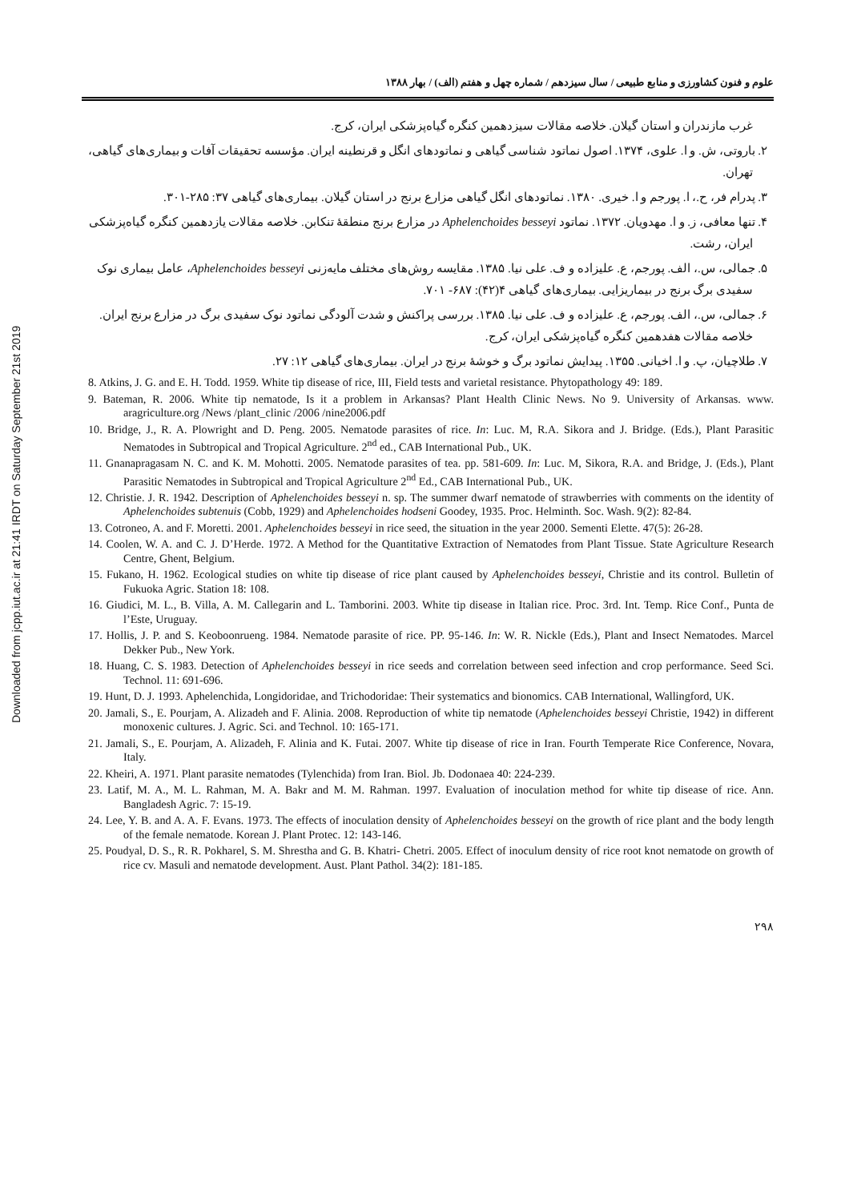Downloaded from jcpp.iut.ac.ir at 21:41 IRDT on Saturday September 21st 2019
علوم و فنون کشاورزی و منابع طبیعی / سال سیزدهم / شماره چهل و هفتم (الف) / بهار ۱۳۸۸
غرب مازندران و استان گیلان. خلاصه مقالات سیزدهمین کنگره گیاه‌پزشکی ایران، کرج.
۲. باروتی، ش. و ا. علوی، ۱۳۷۴. اصول نماتود شناسی گیاهی و نماتودهای انگل و قرنطینه ایران. مؤسسه تحقیقات آفات و بیماری‌های گیاهی، تهران.
۳. پدرام فر، ح.، ا. پورجم و ا. خیری. ۱۳۸۰. نماتودهای انگل گیاهی مزارع برنج در استان گیلان. بیماری‌های گیاهی ۳۷: ۲۸۵-۳۰۱.
۴. تنها معافی، ز. و ا. مهدویان. ۱۳۷۲. نماتود Aphelenchoides besseyi در مزارع برنج منطقهٔ تنکابن. خلاصه مقالات یازدهمین کنگره گیاه‌پزشکی ایران، رشت.
۵. جمالی، س.، الف. پورجم، ع. علیزاده و ف. علی نیا. ۱۳۸۵. مقایسه روش‌های مختلف مایه‌زنی Aphelenchoides besseyi، عامل بیماری نوک سفیدی برگ برنج در بیماریزایی. بیماری‌های گیاهی ۴(۴۲): ۶۸۷- ۷۰۱.
۶. جمالی، س.، الف. پورجم، ع. علیزاده و ف. علی نیا. ۱۳۸۵. بررسی پراکنش و شدت آلودگی نماتود نوک سفیدی برگ در مزارع برنج ایران. خلاصه مقالات هفدهمین کنگره گیاه‌پزشکی ایران، کرج.
۷. طلاچیان، پ. و ا. اخیانی. ۱۳۵۵. پیدایش نماتود برگ و خوشهٔ برنج در ایران. بیماری‌های گیاهی ۱۲: ۲۷.
8. Atkins, J. G. and E. H. Todd. 1959. White tip disease of rice, III, Field tests and varietal resistance. Phytopathology 49: 189.
9. Bateman, R. 2006. White tip nematode, Is it a problem in Arkansas? Plant Health Clinic News. No 9. University of Arkansas. www. aragriculture.org /News /plant_clinic /2006 /nine2006.pdf
10. Bridge, J., R. A. Plowright and D. Peng. 2005. Nematode parasites of rice. In: Luc. M, R.A. Sikora and J. Bridge. (Eds.), Plant Parasitic Nematodes in Subtropical and Tropical Agriculture. 2<sup>nd</sup> ed., CAB International Pub., UK.
11. Gnanapragasam N. C. and K. M. Mohotti. 2005. Nematode parasites of tea. pp. 581-609. In: Luc. M, Sikora, R.A. and Bridge, J. (Eds.), Plant Parasitic Nematodes in Subtropical and Tropical Agriculture 2<sup>nd</sup> Ed., CAB International Pub., UK.
12. Christie. J. R. 1942. Description of Aphelenchoides besseyi n. sp. The summer dwarf nematode of strawberries with comments on the identity of Aphelenchoides subtenuis (Cobb, 1929) and Aphelenchoides hodseni Goodey, 1935. Proc. Helminth. Soc. Wash. 9(2): 82-84.
13. Cotroneo, A. and F. Moretti. 2001. Aphelenchoides besseyi in rice seed, the situation in the year 2000. Sementi Elette. 47(5): 26-28.
14. Coolen, W. A. and C. J. D’Herde. 1972. A Method for the Quantitative Extraction of Nematodes from Plant Tissue. State Agriculture Research Centre, Ghent, Belgium.
15. Fukano, H. 1962. Ecological studies on white tip disease of rice plant caused by Aphelenchoides besseyi, Christie and its control. Bulletin of Fukuoka Agric. Station 18: 108.
16. Giudici, M. L., B. Villa, A. M. Callegarin and L. Tamborini. 2003. White tip disease in Italian rice. Proc. 3rd. Int. Temp. Rice Conf., Punta de l’Este, Uruguay.
17. Hollis, J. P. and S. Keoboonrueng. 1984. Nematode parasite of rice. PP. 95-146. In: W. R. Nickle (Eds.), Plant and Insect Nematodes. Marcel Dekker Pub., New York.
18. Huang, C. S. 1983. Detection of Aphelenchoides besseyi in rice seeds and correlation between seed infection and crop performance. Seed Sci. Technol. 11: 691-696.
19. Hunt, D. J. 1993. Aphelenchida, Longidoridae, and Trichodoridae: Their systematics and bionomics. CAB International, Wallingford, UK.
20. Jamali, S., E. Pourjam, A. Alizadeh and F. Alinia. 2008. Reproduction of white tip nematode (Aphelenchoides besseyi Christie, 1942) in different monoxenic cultures. J. Agric. Sci. and Technol. 10: 165-171.
21. Jamali, S., E. Pourjam, A. Alizadeh, F. Alinia and K. Futai. 2007. White tip disease of rice in Iran. Fourth Temperate Rice Conference, Novara, Italy.
22. Kheiri, A. 1971. Plant parasite nematodes (Tylenchida) from Iran. Biol. Jb. Dodonaea 40: 224-239.
23. Latif, M. A., M. L. Rahman, M. A. Bakr and M. M. Rahman. 1997. Evaluation of inoculation method for white tip disease of rice. Ann. Bangladesh Agric. 7: 15-19.
24. Lee, Y. B. and A. A. F. Evans. 1973. The effects of inoculation density of Aphelenchoides besseyi on the growth of rice plant and the body length of the female nematode. Korean J. Plant Protec. 12: 143-146.
25. Poudyal, D. S., R. R. Pokharel, S. M. Shrestha and G. B. Khatri- Chetri. 2005. Effect of inoculum density of rice root knot nematode on growth of rice cv. Masuli and nematode development. Aust. Plant Pathol. 34(2): 181-185.
۲۹۸